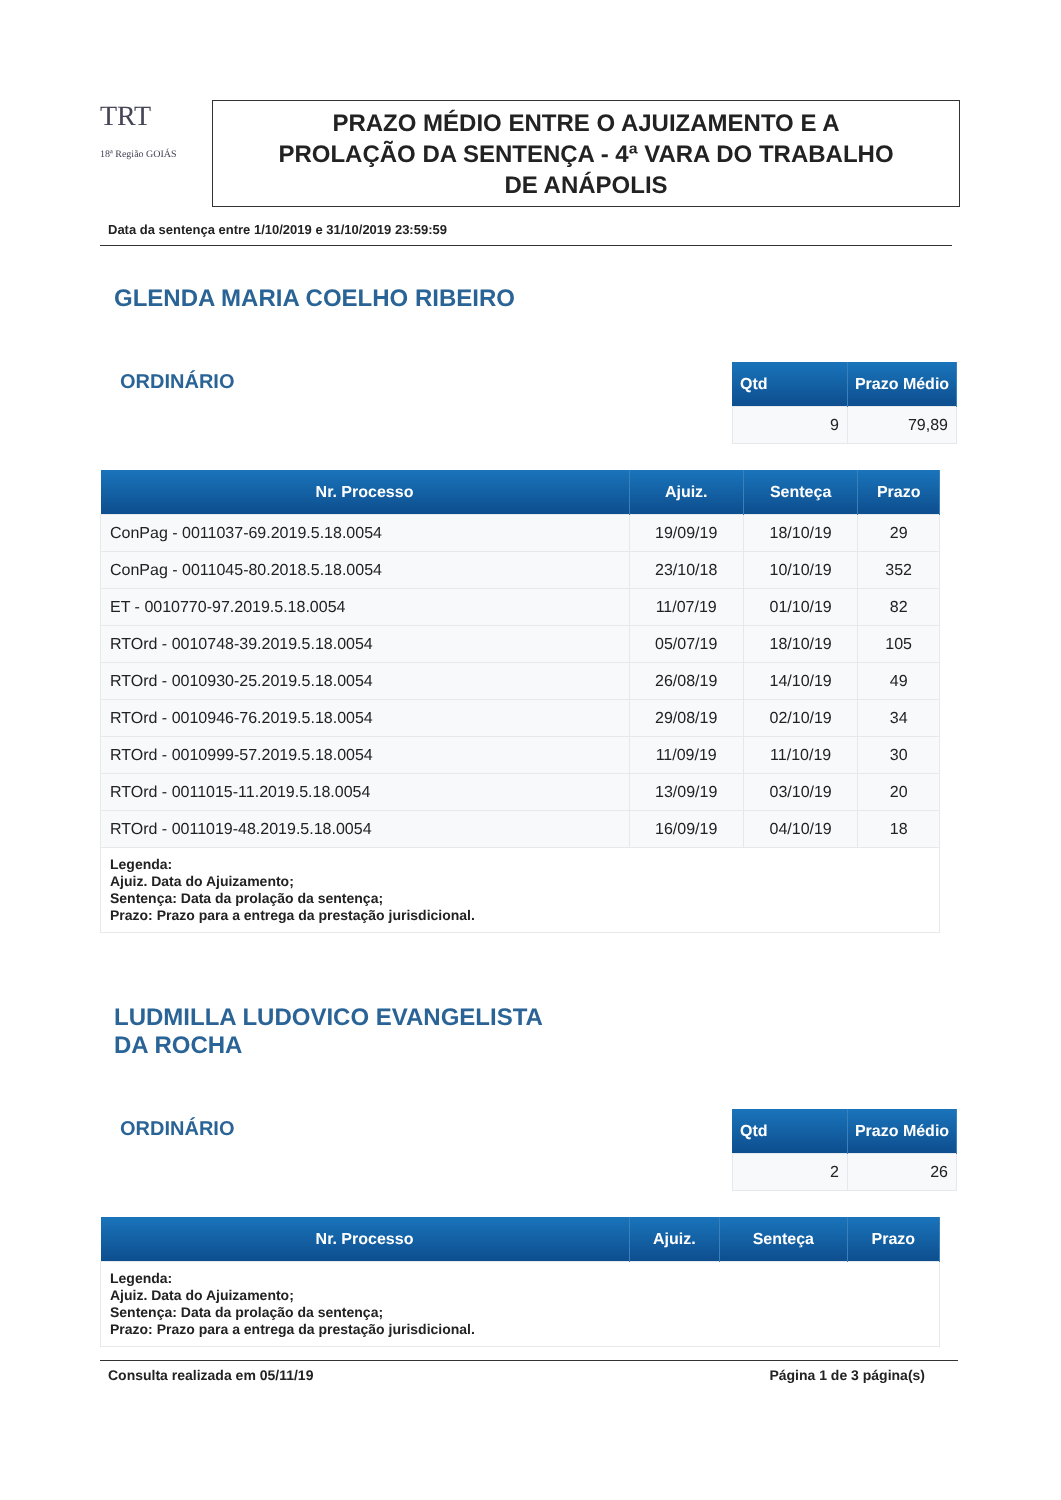TRT
18ª Região GOIÁS
PRAZO MÉDIO ENTRE O AJUIZAMENTO E A
PROLAÇÃO DA SENTENÇA - 4ª VARA DO TRABALHO
DE ANÁPOLIS
Data da sentença entre 1/10/2019 e 31/10/2019 23:59:59
GLENDA MARIA COELHO RIBEIRO
ORDINÁRIO
| Qtd | Prazo Médio |
| --- | --- |
| 9 | 79,89 |
| Nr. Processo | Ajuiz. | Senteça | Prazo |
| --- | --- | --- | --- |
| ConPag - 0011037-69.2019.5.18.0054 | 19/09/19 | 18/10/19 | 29 |
| ConPag - 0011045-80.2018.5.18.0054 | 23/10/18 | 10/10/19 | 352 |
| ET - 0010770-97.2019.5.18.0054 | 11/07/19 | 01/10/19 | 82 |
| RTOrd - 0010748-39.2019.5.18.0054 | 05/07/19 | 18/10/19 | 105 |
| RTOrd - 0010930-25.2019.5.18.0054 | 26/08/19 | 14/10/19 | 49 |
| RTOrd - 0010946-76.2019.5.18.0054 | 29/08/19 | 02/10/19 | 34 |
| RTOrd - 0010999-57.2019.5.18.0054 | 11/09/19 | 11/10/19 | 30 |
| RTOrd - 0011015-11.2019.5.18.0054 | 13/09/19 | 03/10/19 | 20 |
| RTOrd - 0011019-48.2019.5.18.0054 | 16/09/19 | 04/10/19 | 18 |
| Legenda: Ajuiz. Data do Ajuizamento; Sentença: Data da prolação da sentença; Prazo: Prazo para a entrega da prestação jurisdicional. | | | |
LUDMILLA LUDOVICO EVANGELISTA
DA ROCHA
ORDINÁRIO
| Qtd | Prazo Médio |
| --- | --- |
| 2 | 26 |
| Nr. Processo | Ajuiz. | Senteça | Prazo |
| --- | --- | --- | --- |
| Legenda: Ajuiz. Data do Ajuizamento; Sentença: Data da prolação da sentença; Prazo: Prazo para a entrega da prestação jurisdicional. | | | |
Consulta realizada em 05/11/19 Página 1 de 3 página(s)